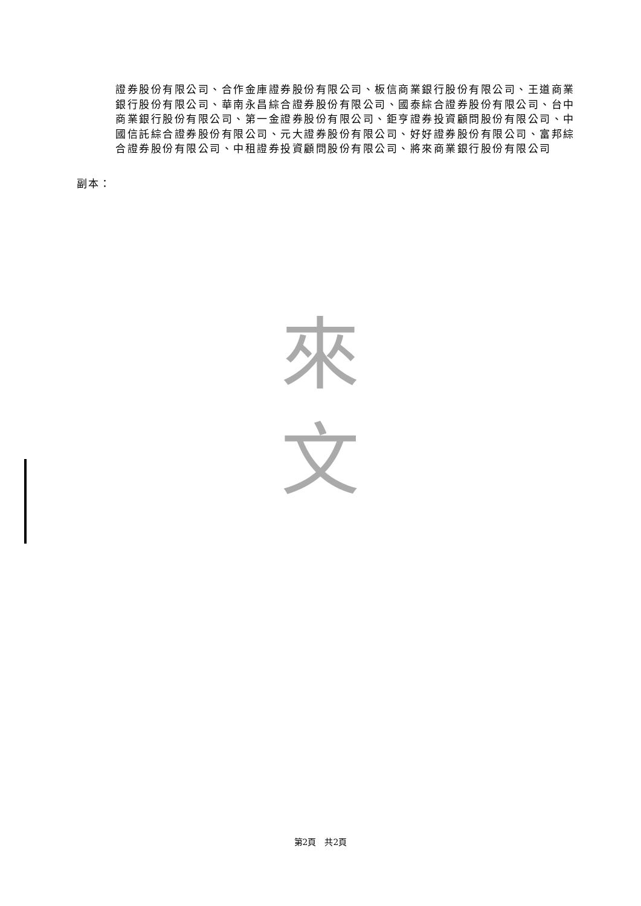證券股份有限公司、合作金庫證券股份有限公司、板信商業銀行股份有限公司、王道商業銀行股份有限公司、華南永昌綜合證券股份有限公司、國泰綜合證券股份有限公司、台中商業銀行股份有限公司、第一金證券股份有限公司、鉅亨證券投資顧問股份有限公司、中國信託綜合證券股份有限公司、元大證券股份有限公司、好好證券股份有限公司、富邦綜合證券股份有限公司、中租證券投資顧問股份有限公司、將來商業銀行股份有限公司
副本：
來
文
第2頁　共2頁